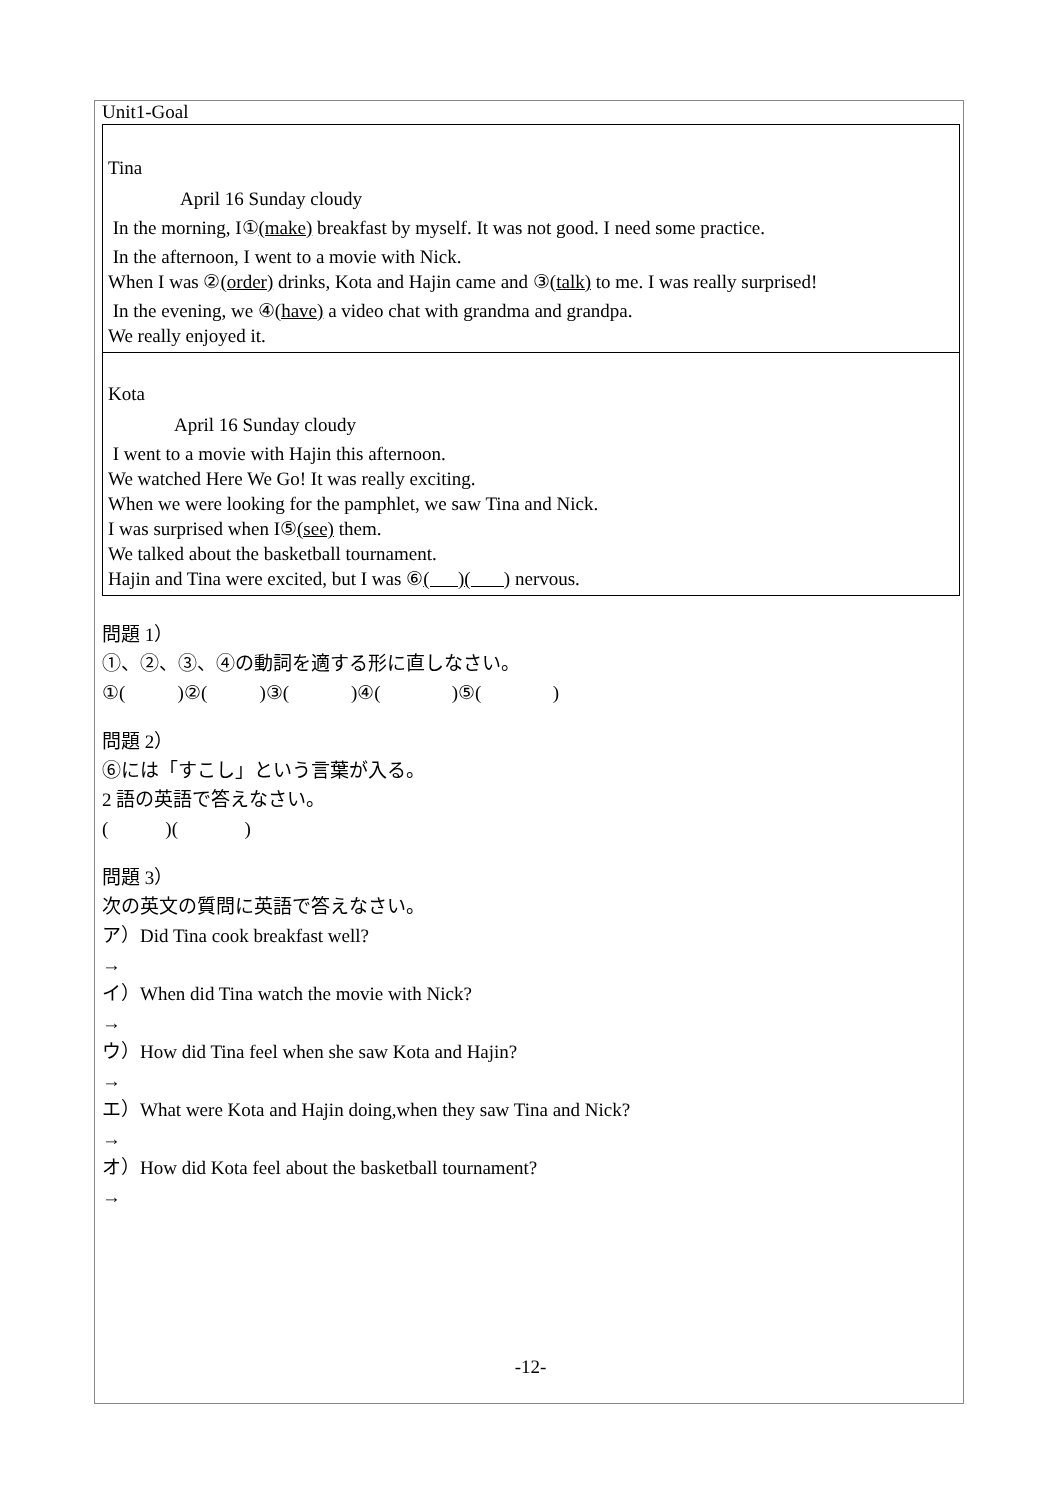Unit1-Goal
Tina
April 16 Sunday cloudy
In the morning, I①(make) breakfast by myself. It was not good. I need some practice.
In the afternoon, I went to a movie with Nick.
When I was ②(order) drinks, Kota and Hajin came and ③(talk) to me. I was really surprised!
In the evening, we ④(have) a video chat with grandma and grandpa.
We really enjoyed it.
Kota
April 16 Sunday cloudy
I went to a movie with Hajin this afternoon.
We watched Here We Go! It was really exciting.
When we were looking for the pamphlet, we saw Tina and Nick.
I was surprised when I⑤(see) them.
We talked about the basketball tournament.
Hajin and Tina were excited, but I was ⑥( )( ) nervous.
問題 1）
①、②、③、④の動詞を適する形に直しなさい。
①( )②( )③( )④( )⑤( )
問題 2）
⑥には「すこし」という言葉が入る。
2 語の英語で答えなさい。
( )( )
問題 3）
次の英文の質問に英語で答えなさい。
ア）Did Tina cook breakfast well?
→
イ）When did Tina watch the movie with Nick?
→
ウ）How did Tina feel when she saw Kota and Hajin?
→
エ）What were Kota and Hajin doing,when they saw Tina and Nick?
→
オ）How did Kota feel about the basketball tournament?
→
-12-